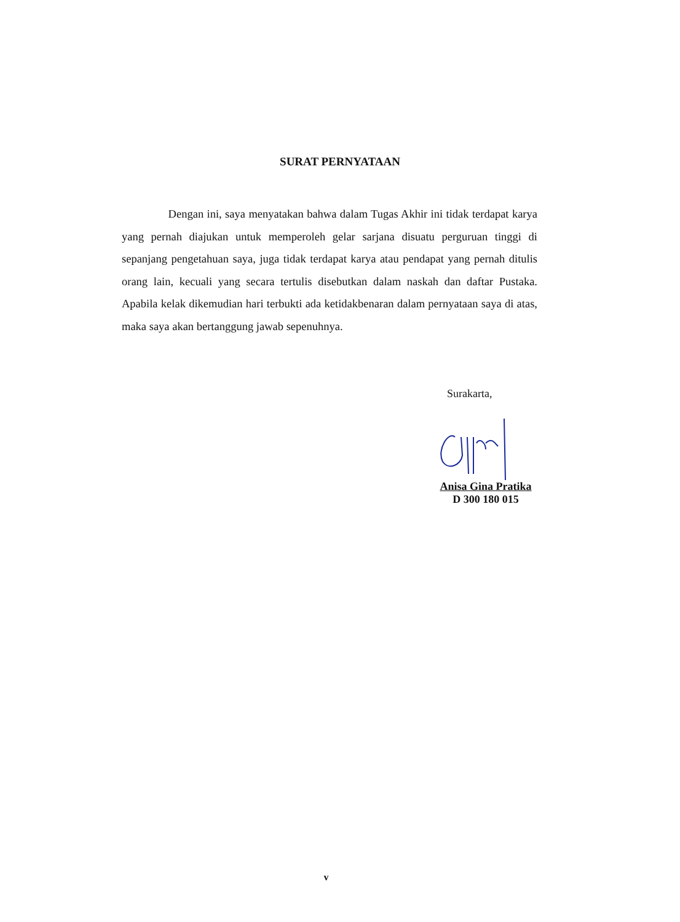SURAT PERNYATAAN
Dengan ini, saya menyatakan bahwa dalam Tugas Akhir ini tidak terdapat karya yang pernah diajukan untuk memperoleh gelar sarjana disuatu perguruan tinggi di sepanjang pengetahuan saya, juga tidak terdapat karya atau pendapat yang pernah ditulis orang lain, kecuali yang secara tertulis disebutkan dalam naskah dan daftar Pustaka. Apabila kelak dikemudian hari terbukti ada ketidakbenaran dalam pernyataan saya di atas, maka saya akan bertanggung jawab sepenuhnya.
Surakarta,
Anisa Gina Pratika
D 300 180 015
v